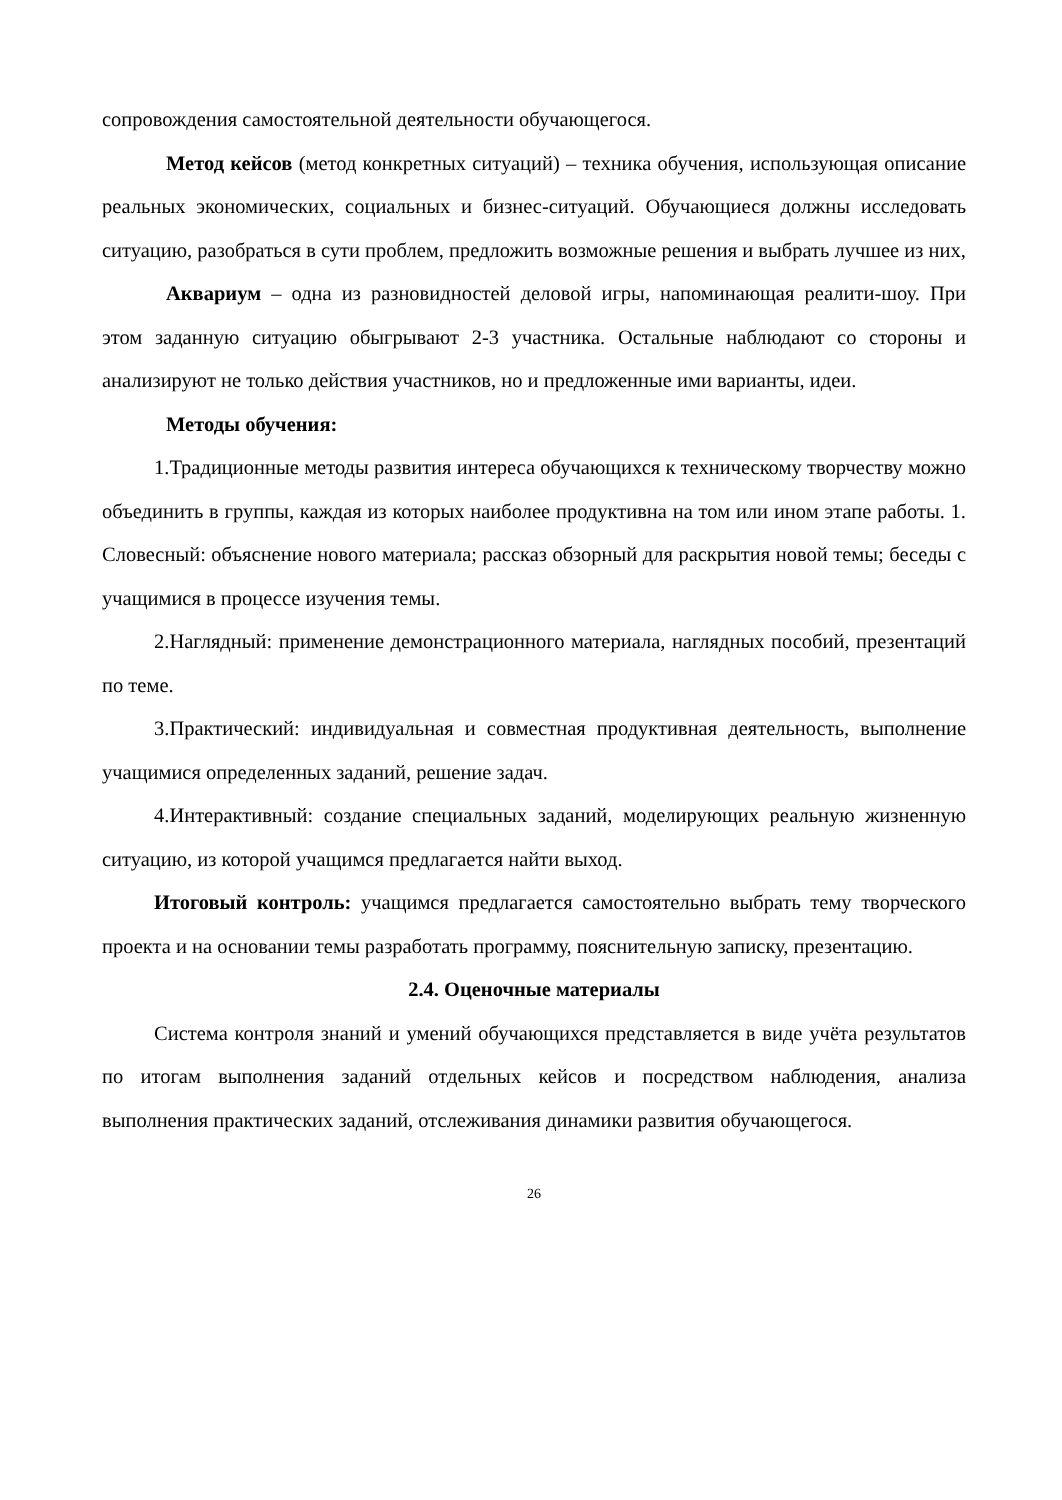сопровождения самостоятельной деятельности обучающегося.
Метод кейсов (метод конкретных ситуаций) – техника обучения, использующая описание реальных экономических, социальных и бизнес-ситуаций. Обучающиеся должны исследовать ситуацию, разобраться в сути проблем, предложить возможные решения и выбрать лучшее из них,
Аквариум – одна из разновидностей деловой игры, напоминающая реалити-шоу. При этом заданную ситуацию обыгрывают 2-3 участника. Остальные наблюдают со стороны и анализируют не только действия участников, но и предложенные ими варианты, идеи.
Методы обучения:
1.Традиционные методы развития интереса обучающихся к техническому творчеству можно объединить в группы, каждая из которых наиболее продуктивна на том или ином этапе работы. 1. Словесный: объяснение нового материала; рассказ обзорный для раскрытия новой темы; беседы с учащимися в процессе изучения темы.
2.Наглядный: применение демонстрационного материала, наглядных пособий, презентаций по теме.
3.Практический: индивидуальная и совместная продуктивная деятельность, выполнение учащимися определенных заданий, решение задач.
4.Интерактивный: создание специальных заданий, моделирующих реальную жизненную ситуацию, из которой учащимся предлагается найти выход.
Итоговый контроль: учащимся предлагается самостоятельно выбрать тему творческого проекта и на основании темы разработать программу, пояснительную записку, презентацию.
2.4. Оценочные материалы
Система контроля знаний и умений обучающихся представляется в виде учёта результатов по итогам выполнения заданий отдельных кейсов и посредством наблюдения, анализа выполнения практических заданий, отслеживания динамики развития обучающегося.
26